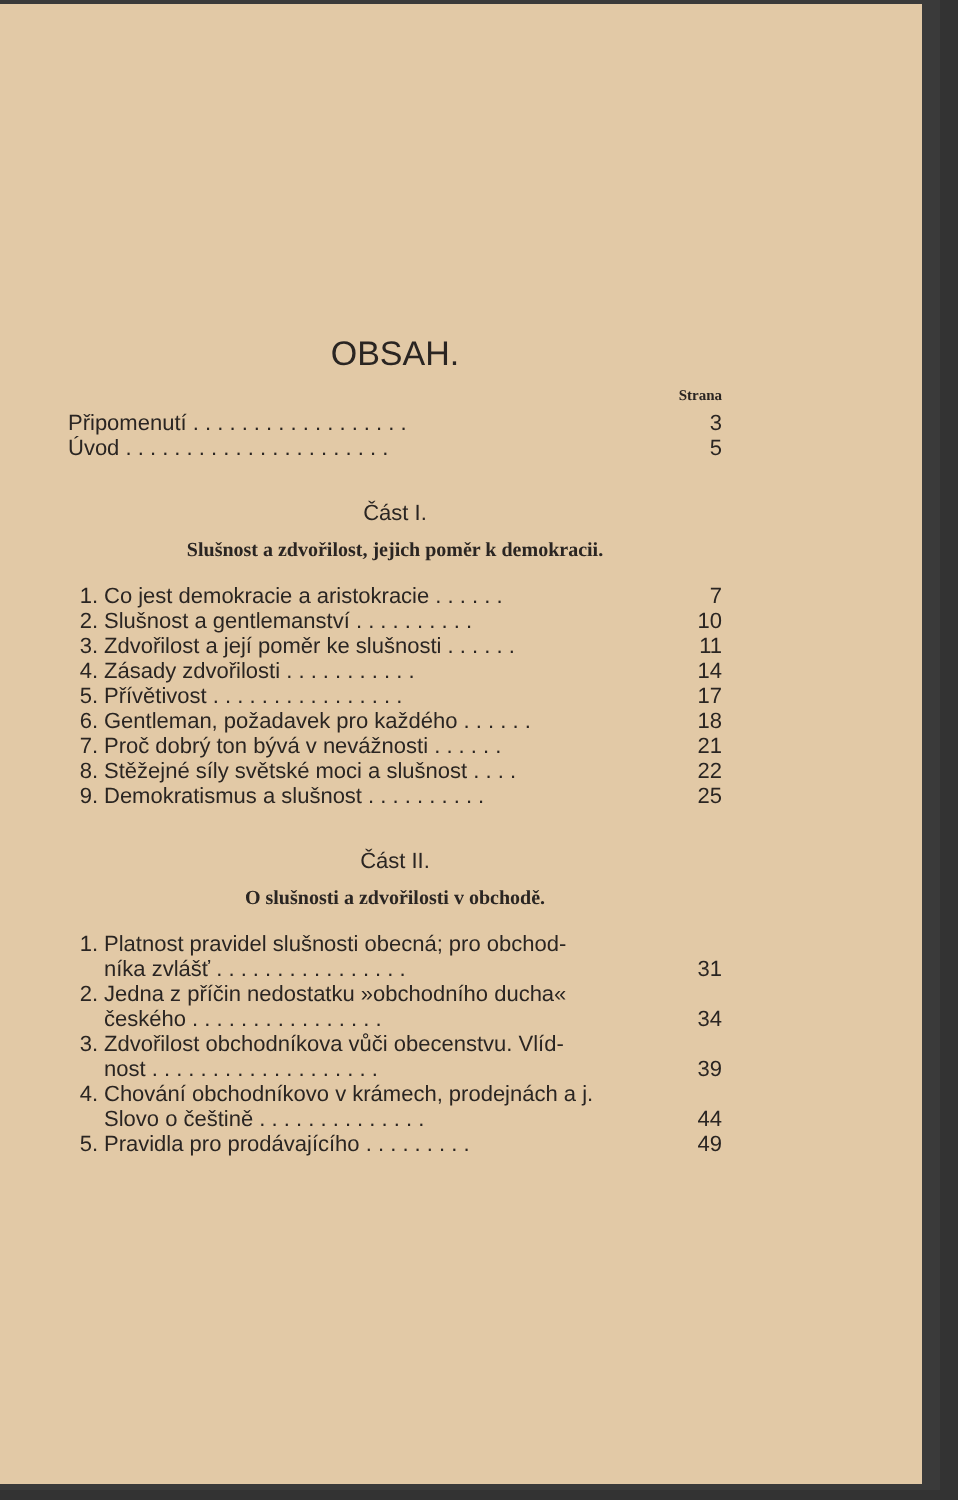OBSAH.
Strana
Připomenutí . . . . . . . . . . . . . . . . . . 3
Úvod . . . . . . . . . . . . . . . . . . . . . . 5
Část I.
Slušnost a zdvořilost, jejich poměr k demokracii.
1. Co jest demokracie a aristokracie . . . . . . 7
2. Slušnost a gentlemanství . . . . . . . . . . 10
3. Zdvořilost a její poměr ke slušnosti . . . . . . 11
4. Zásady zdvořilosti . . . . . . . . . . . 14
5. Přívětivost . . . . . . . . . . . . . . . . 17
6. Gentleman, požadavek pro každého . . . . . . 18
7. Proč dobrý ton bývá v nevážnosti . . . . . . 21
8. Stěžejné síly světské moci a slušnost . . . . 22
9. Demokratismus a slušnost . . . . . . . . . . 25
Část II.
O slušnosti a zdvořilosti v obchodě.
1. Platnost pravidel slušnosti obecná; pro obchod-
níka zvlášť . . . . . . . . . . . . . . . . 31
2. Jedna z příčin nedostatku »obchodního ducha«
českého . . . . . . . . . . . . . . . . 34
3. Zdvořilost obchodníkova vůči obecenstvu. Vlíd-
nost . . . . . . . . . . . . . . . . . . . 39
4. Chování obchodníkovo v krámech, prodejnách a j.
Slovo o češtině . . . . . . . . . . . . . . 44
5. Pravidla pro prodávajícího . . . . . . . . . 49